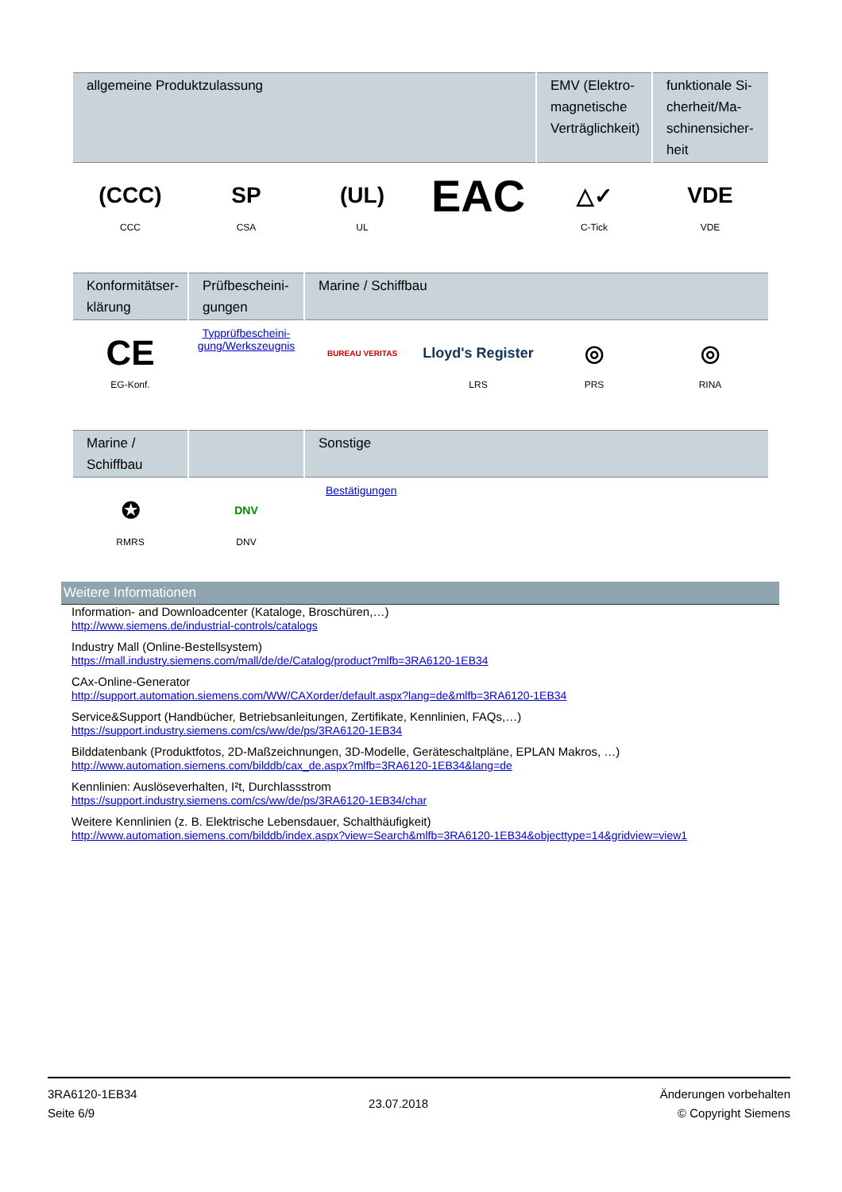| allgemeine Produktzulassung | | | | EMV (Elektro-magnetische Verträglichkeit) | funktionale Si-cherheit/Ma-schinensicher-heit |
| --- | --- | --- | --- | --- | --- |
| (CCC) CCC | SP CSA | (UL) UL | EAC | △✓ C-Tick | VDE VDE |
| Konformitätser-klärung | Prüfbescheini-gungen | Marine / Schiffbau | | | |
| --- | --- | --- | --- | --- | --- |
| CE EG-Konf. | Typprüfbescheini-gung/Werkszeugnis | BUREAU VERITAS | Lloyd's Register LRS | ◎ PRS | ◎ RINA |
| Marine / Schiffbau | | Sonstige |
| --- | --- | --- |
| ✪ RMRS | DNV DNV | Bestätigungen |
Weitere Informationen
Information- and Downloadcenter (Kataloge, Broschüren,…)
http://www.siemens.de/industrial-controls/catalogs
Industry Mall (Online-Bestellsystem)
https://mall.industry.siemens.com/mall/de/de/Catalog/product?mlfb=3RA6120-1EB34
CAx-Online-Generator
http://support.automation.siemens.com/WW/CAXorder/default.aspx?lang=de&mlfb=3RA6120-1EB34
Service&Support (Handbücher, Betriebsanleitungen, Zertifikate, Kennlinien, FAQs,…)
https://support.industry.siemens.com/cs/ww/de/ps/3RA6120-1EB34
Bilddatenbank (Produktfotos, 2D-Maßzeichnungen, 3D-Modelle, Geräteschaltpläne, EPLAN Makros, …)
http://www.automation.siemens.com/bilddb/cax_de.aspx?mlfb=3RA6120-1EB34&lang=de
Kennlinien: Auslöseverhalten, I²t, Durchlassstrom
https://support.industry.siemens.com/cs/ww/de/ps/3RA6120-1EB34/char
Weitere Kennlinien (z. B. Elektrische Lebensdauer, Schalthäufigkeit)
http://www.automation.siemens.com/bilddb/index.aspx?view=Search&mlfb=3RA6120-1EB34&objecttype=14&gridview=view1
3RA6120-1EB34
Seite 6/9
23.07.2018
Änderungen vorbehalten
© Copyright Siemens